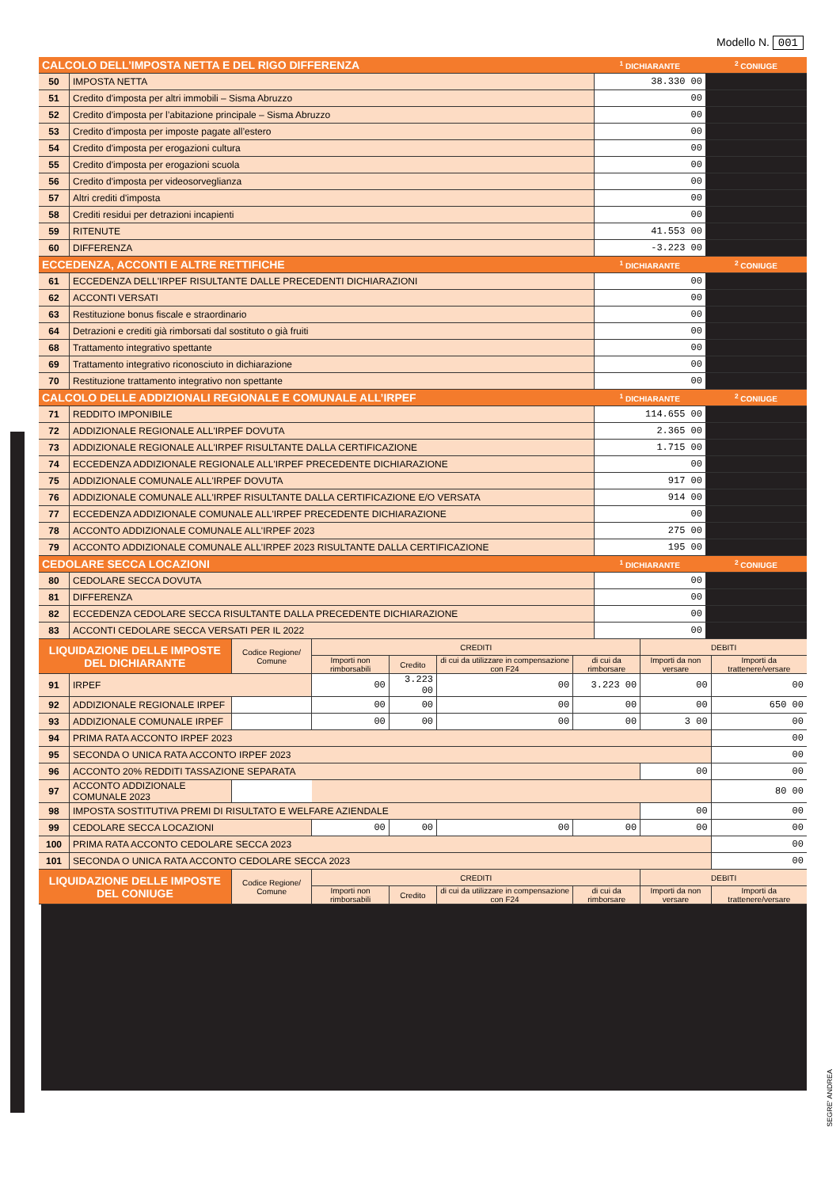Modello N. 001
| CALCOLO DELL’IMPOSTA NETTA E DEL RIGO DIFFERENZA | | <sup>1</sup> DICHIARANTE | <sup>2</sup> CONIUGE |
| --- | --- | --- | --- |
| 50 | IMPOSTA NETTA | 38.330 00 | |
| 51 | Credito d'imposta per altri immobili – Sisma Abruzzo | 00 | |
| 52 | Credito d'imposta per l’abitazione principale – Sisma Abruzzo | 00 | |
| 53 | Credito d'imposta per imposte pagate all’estero | 00 | |
| 54 | Credito d'imposta per erogazioni cultura | 00 | |
| 55 | Credito d'imposta per erogazioni scuola | 00 | |
| 56 | Credito d'imposta per videosorveglianza | 00 | |
| 57 | Altri crediti d'imposta | 00 | |
| 58 | Crediti residui per detrazioni incapienti | 00 | |
| 59 | RITENUTE | 41.553 00 | |
| 60 | DIFFERENZA | -3.223 00 | |
| ECCEDENZA, ACCONTI E ALTRE RETTIFICHE | | <sup>1</sup> DICHIARANTE | <sup>2</sup> CONIUGE |
| 61 | ECCEDENZA DELL'IRPEF RISULTANTE DALLE PRECEDENTI DICHIARAZIONI | 00 | |
| 62 | ACCONTI VERSATI | 00 | |
| 63 | Restituzione bonus fiscale e straordinario | 00 | |
| 64 | Detrazioni e crediti già rimborsati dal sostituto o già fruiti | 00 | |
| 68 | Trattamento integrativo spettante | 00 | |
| 69 | Trattamento integrativo riconosciuto in dichiarazione | 00 | |
| 70 | Restituzione trattamento integrativo non spettante | 00 | |
| CALCOLO DELLE ADDIZIONALI REGIONALE E COMUNALE ALL’IRPEF | | <sup>1</sup> DICHIARANTE | <sup>2</sup> CONIUGE |
| 71 | REDDITO IMPONIBILE | 114.655 00 | |
| 72 | ADDIZIONALE REGIONALE ALL'IRPEF DOVUTA | 2.365 00 | |
| 73 | ADDIZIONALE REGIONALE ALL'IRPEF RISULTANTE DALLA CERTIFICAZIONE | 1.715 00 | |
| 74 | ECCEDENZA ADDIZIONALE REGIONALE ALL'IRPEF PRECEDENTE DICHIARAZIONE | 00 | |
| 75 | ADDIZIONALE COMUNALE ALL'IRPEF DOVUTA | 917 00 | |
| 76 | ADDIZIONALE COMUNALE ALL'IRPEF RISULTANTE DALLA CERTIFICAZIONE E/O VERSATA | 914 00 | |
| 77 | ECCEDENZA ADDIZIONALE COMUNALE ALL'IRPEF PRECEDENTE DICHIARAZIONE | 00 | |
| 78 | ACCONTO ADDIZIONALE COMUNALE ALL'IRPEF 2023 | 275 00 | |
| 79 | ACCONTO ADDIZIONALE COMUNALE ALL'IRPEF 2023 RISULTANTE DALLA CERTIFICAZIONE | 195 00 | |
| CEDOLARE SECCA LOCAZIONI | | <sup>1</sup> DICHIARANTE | <sup>2</sup> CONIUGE |
| 80 | CEDOLARE SECCA DOVUTA | 00 | |
| 81 | DIFFERENZA | 00 | |
| 82 | ECCEDENZA CEDOLARE SECCA RISULTANTE DALLA PRECEDENTE DICHIARAZIONE | 00 | |
| 83 | ACCONTI CEDOLARE SECCA VERSATI PER IL 2022 | 00 | |
| LIQUIDAZIONE DELLE IMPOSTE DEL DICHIARANTE | | Codice Regione/ Comune | CREDITI | | | | DEBITI | |
| | | | Importi non rimborsabili | Credito | di cui da utilizzare in compensazione con F24 | di cui da rimborsare | Importi da non versare | Importi da trattenere/versare |
| 91 | IRPEF | | 00 | 3.223 00 | 00 | 3.223 00 | 00 | 00 |
| 92 | ADDIZIONALE REGIONALE IRPEF | | 00 | 00 | 00 | 00 | 00 | 650 00 |
| 93 | ADDIZIONALE COMUNALE IRPEF | | 00 | 00 | 00 | 00 | 3 00 | 00 |
| 94 | PRIMA RATA ACCONTO IRPEF 2023 | | | | | | | 00 |
| 95 | SECONDA O UNICA RATA ACCONTO IRPEF 2023 | | | | | | | 00 |
| 96 | ACCONTO 20% REDDITI TASSAZIONE SEPARATA | | | | | | 00 | 00 |
| 97 | ACCONTO ADDIZIONALE COMUNALE 2023 | | | | | | | 80 00 |
| 98 | IMPOSTA SOSTITUTIVA PREMI DI RISULTATO E WELFARE AZIENDALE | | | | | | 00 | 00 |
| 99 | CEDOLARE SECCA LOCAZIONI | | 00 | 00 | 00 | 00 | 00 | 00 |
| 100 | PRIMA RATA ACCONTO CEDOLARE SECCA 2023 | | | | | | | 00 |
| 101 | SECONDA O UNICA RATA ACCONTO CEDOLARE SECCA 2023 | | | | | | | 00 |
| LIQUIDAZIONE DELLE IMPOSTE DEL CONIUGE | | Codice Regione/ Comune | CREDITI | | | | DEBITI | |
| | | | Importi non rimborsabili | Credito | di cui da utilizzare in compensazione con F24 | di cui da rimborsare | Importi da non versare | Importi da trattenere/versare |
SEGRE' ANDREA